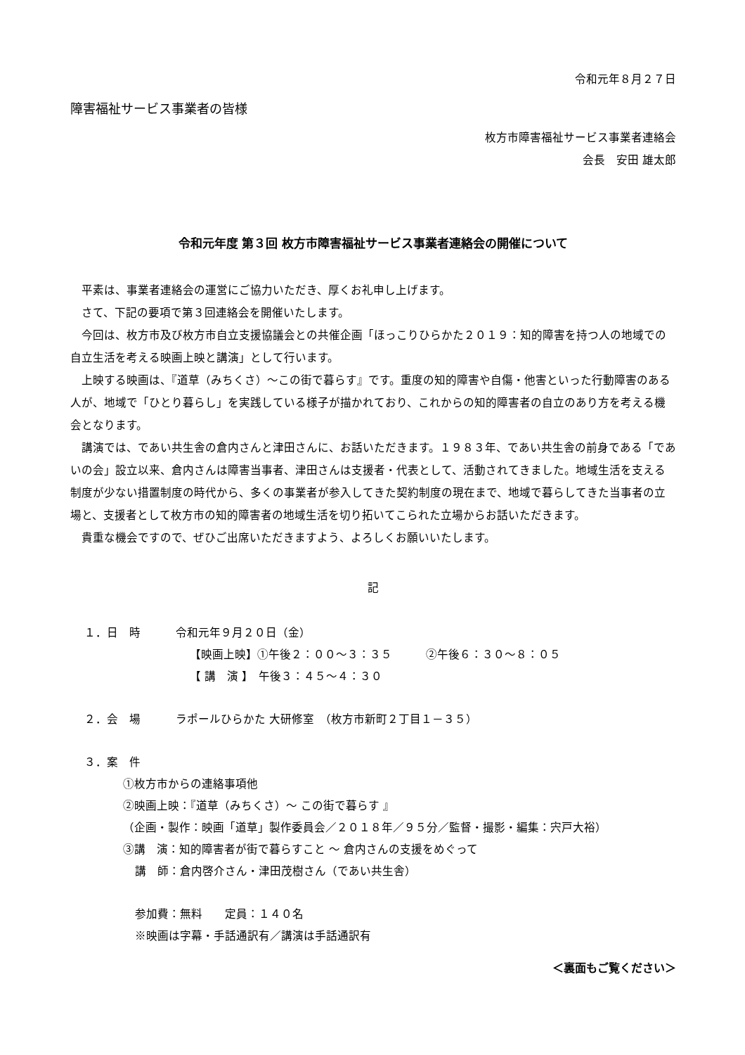令和元年８月２７日
障害福祉サービス事業者の皆様
枚方市障害福祉サービス事業者連絡会
会長　安田 雄太郎
令和元年度 第３回 枚方市障害福祉サービス事業者連絡会の開催について
平素は、事業者連絡会の運営にご協力いただき、厚くお礼申し上げます。
さて、下記の要項で第３回連絡会を開催いたします。
今回は、枚方市及び枚方市自立支援協議会との共催企画「ほっこりひらかた２０１９：知的障害を持つ人の地域での自立生活を考える映画上映と講演」として行います。
上映する映画は、『道草（みちくさ）～この街で暮らす』です。重度の知的障害や自傷・他害といった行動障害のある人が、地域で「ひとり暮らし」を実践している様子が描かれており、これからの知的障害者の自立のあり方を考える機会となります。
講演では、であい共生舎の倉内さんと津田さんに、お話いただきます。１９８３年、であい共生舎の前身である「であいの会」設立以来、倉内さんは障害当事者、津田さんは支援者・代表として、活動されてきました。地域生活を支える制度が少ない措置制度の時代から、多くの事業者が参入してきた契約制度の現在まで、地域で暮らしてきた当事者の立場と、支援者として枚方市の知的障害者の地域生活を切り拓いてこられた立場からお話いただきます。
貴重な機会ですので、ぜひご出席いただきますよう、よろしくお願いいたします。
記
１．日　時 令和元年９月２０日（金）
【映画上映】①午後２：００～３：３５　　　②午後６：３０～８：０５
【 講　演 】　午後３：４５～４：３０
２．会　場 ラポールひらかた 大研修室　（枚方市新町２丁目１－３５）
３．案　件
①枚方市からの連絡事項他
②映画上映：『道草（みちくさ）～ この街で暮らす 』
（企画・製作：映画「道草」製作委員会／２０１８年／９５分／監督・撮影・編集：宍戸大裕）
③講　演：知的障害者が街で暮らすこと ～ 倉内さんの支援をめぐって
講　師：倉内啓介さん・津田茂樹さん（であい共生舎）
参加費：無料　　定員：１４０名
※映画は字幕・手話通訳有／講演は手話通訳有
＜裏面もご覧ください＞